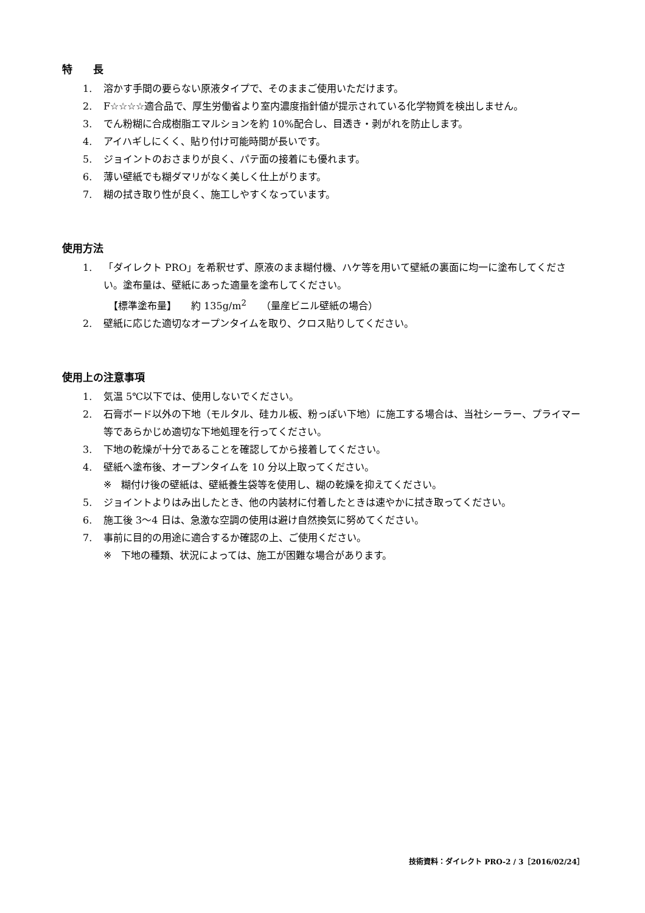特　　長
1. 溶かす手間の要らない原液タイプで、そのままご使用いただけます。
2. F☆☆☆☆適合品で、厚生労働省より室内濃度指針値が提示されている化学物質を検出しません。
3. でん粉糊に合成樹脂エマルションを約 10%配合し、目透き・剥がれを防止します。
4. アイハギしにくく、貼り付け可能時間が長いです。
5. ジョイントのおさまりが良く、パテ面の接着にも優れます。
6. 薄い壁紙でも糊ダマリがなく美しく仕上がります。
7. 糊の拭き取り性が良く、施工しやすくなっています。
使用方法
1. 「ダイレクト PRO」を希釈せず、原液のまま糊付機、ハケ等を用いて壁紙の裏面に均一に塗布してください。塗布量は、壁紙にあった適量を塗布してください。
　【標準塗布量】　　約 135g/m<sup>2</sup>　　（量産ビニル壁紙の場合）
2. 壁紙に応じた適切なオープンタイムを取り、クロス貼りしてください。
使用上の注意事項
1. 気温 5℃以下では、使用しないでください。
2. 石膏ボード以外の下地（モルタル、硅カル板、粉っぽい下地）に施工する場合は、当社シーラー、プライマー等であらかじめ適切な下地処理を行ってください。
3. 下地の乾燥が十分であることを確認してから接着してください。
4. 壁紙へ塗布後、オープンタイムを 10 分以上取ってください。
※　糊付け後の壁紙は、壁紙養生袋等を使用し、糊の乾燥を抑えてください。
5. ジョイントよりはみ出したとき、他の内装材に付着したときは速やかに拭き取ってください。
6. 施工後 3～4 日は、急激な空調の使用は避け自然換気に努めてください。
7. 事前に目的の用途に適合するか確認の上、ご使用ください。
※　下地の種類、状況によっては、施工が困難な場合があります。
技術資料：ダイレクト PRO-2 / 3［2016/02/24］